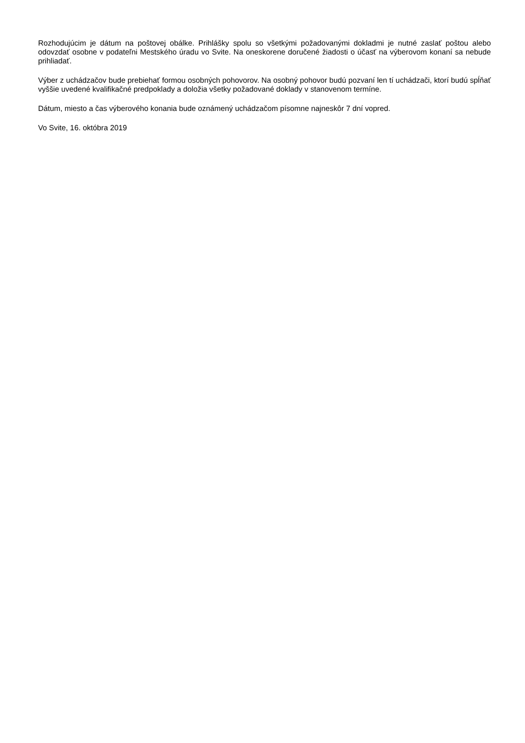Rozhodujúcim je dátum na poštovej obálke. Prihlášky spolu so všetkými požadovanými dokladmi je nutné zaslať poštou alebo odovzdať osobne v podateľni Mestského úradu vo Svite. Na oneskorene doručené žiadosti o účasť na výberovom konaní sa nebude prihliadať.
Výber z uchádzačov bude prebiehať formou osobných pohovorov. Na osobný pohovor budú pozvaní len tí uchádzači, ktorí budú spĺňať vyššie uvedené kvalifikačné predpoklady a doložia všetky požadované doklady v stanovenom termíne.
Dátum, miesto a čas výberového konania bude oznámený uchádzačom písomne najneskôr 7 dní vopred.
Vo Svite, 16. októbra 2019